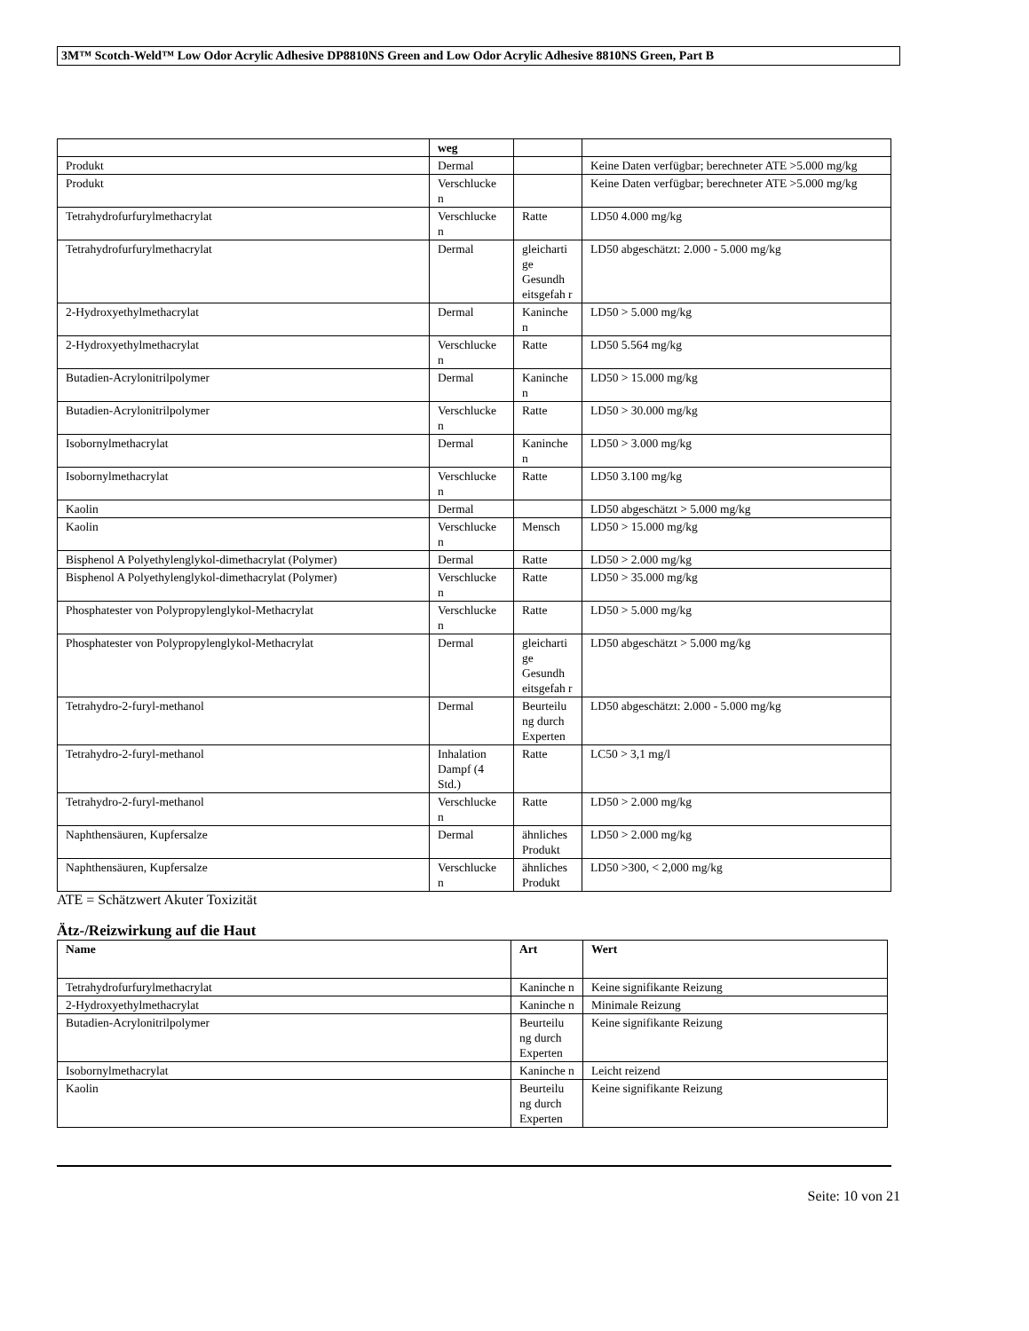3M™ Scotch-Weld™ Low Odor Acrylic Adhesive DP8810NS Green and Low Odor Acrylic Adhesive 8810NS Green, Part B
| | weg | | |
| Produkt | Dermal | | Keine Daten verfügbar; berechneter ATE >5.000 mg/kg |
| Produkt | Verschlucke n | | Keine Daten verfügbar; berechneter ATE >5.000 mg/kg |
| Tetrahydrofurfurylmethacrylat | Verschlucke n | Ratte | LD50 4.000 mg/kg |
| Tetrahydrofurfurylmethacrylat | Dermal | gleicharti ge Gesundh eitsgefah r | LD50 abgeschätzt: 2.000 - 5.000 mg/kg |
| 2-Hydroxyethylmethacrylat | Dermal | Kaninche n | LD50 > 5.000 mg/kg |
| 2-Hydroxyethylmethacrylat | Verschlucke n | Ratte | LD50 5.564 mg/kg |
| Butadien-Acrylonitrilpolymer | Dermal | Kaninche n | LD50 > 15.000 mg/kg |
| Butadien-Acrylonitrilpolymer | Verschlucke n | Ratte | LD50 > 30.000 mg/kg |
| Isobornylmethacrylat | Dermal | Kaninche n | LD50 > 3.000 mg/kg |
| Isobornylmethacrylat | Verschlucke n | Ratte | LD50 3.100 mg/kg |
| Kaolin | Dermal | | LD50 abgeschätzt > 5.000 mg/kg |
| Kaolin | Verschlucke n | Mensch | LD50 > 15.000 mg/kg |
| Bisphenol A Polyethylenglykol-dimethacrylat (Polymer) | Dermal | Ratte | LD50 > 2.000 mg/kg |
| Bisphenol A Polyethylenglykol-dimethacrylat (Polymer) | Verschlucke n | Ratte | LD50 > 35.000 mg/kg |
| Phosphatester von Polypropylenglykol-Methacrylat | Verschlucke n | Ratte | LD50 > 5.000 mg/kg |
| Phosphatester von Polypropylenglykol-Methacrylat | Dermal | gleicharti ge Gesundh eitsgefah r | LD50 abgeschätzt > 5.000 mg/kg |
| Tetrahydro-2-furyl-methanol | Dermal | Beurteilu ng durch Experten | LD50 abgeschätzt: 2.000 - 5.000 mg/kg |
| Tetrahydro-2-furyl-methanol | Inhalation Dampf (4 Std.) | Ratte | LC50 > 3,1 mg/l |
| Tetrahydro-2-furyl-methanol | Verschlucke n | Ratte | LD50 > 2.000 mg/kg |
| Naphthensäuren, Kupfersalze | Dermal | ähnliches Produkt | LD50 > 2.000 mg/kg |
| Naphthensäuren, Kupfersalze | Verschlucke n | ähnliches Produkt | LD50 >300, < 2,000 mg/kg |
ATE = Schätzwert Akuter Toxizität
Ätz-/Reizwirkung auf die Haut
| Name | Art | Wert |
| --- | --- | --- |
| Tetrahydrofurfurylmethacrylat | Kaninche n | Keine signifikante Reizung |
| 2-Hydroxyethylmethacrylat | Kaninche n | Minimale Reizung |
| Butadien-Acrylonitrilpolymer | Beurteilu ng durch Experten | Keine signifikante Reizung |
| Isobornylmethacrylat | Kaninche n | Leicht reizend |
| Kaolin | Beurteilu ng durch Experten | Keine signifikante Reizung |
Seite: 10 von 21